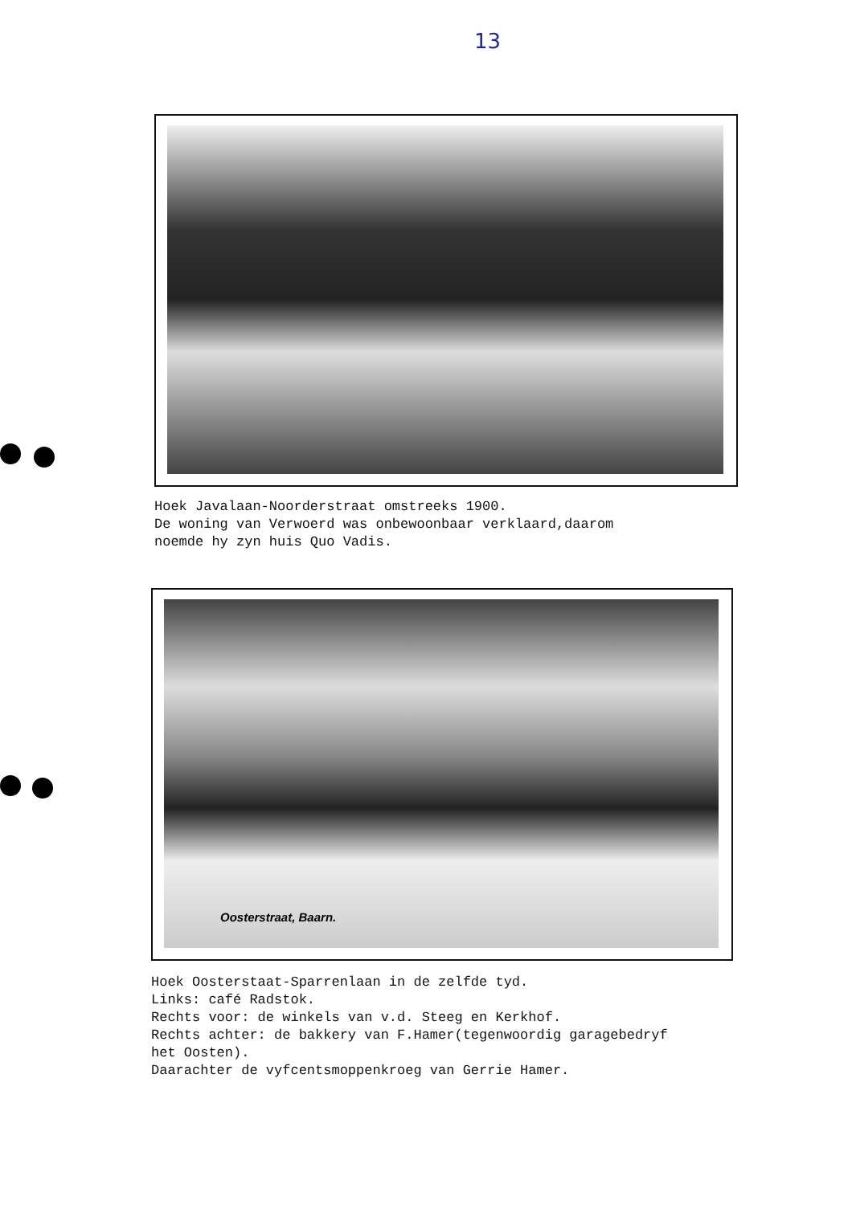13
Hoek Javalaan-Noorderstraat omstreeks 1900. De woning van Verwoerd was onbewoonbaar verklaard,daarom noemde hy zyn huis Quo Vadis.
Oosterstraat, Baarn.
Hoek Oosterstaat-Sparrenlaan in de zelfde tyd. Links: café Radstok. Rechts voor: de winkels van v.d. Steeg en Kerkhof. Rechts achter: de bakkery van F.Hamer(tegenwoordig garagebedryf het Oosten). Daarachter de vyfcentsmoppenkroeg van Gerrie Hamer.